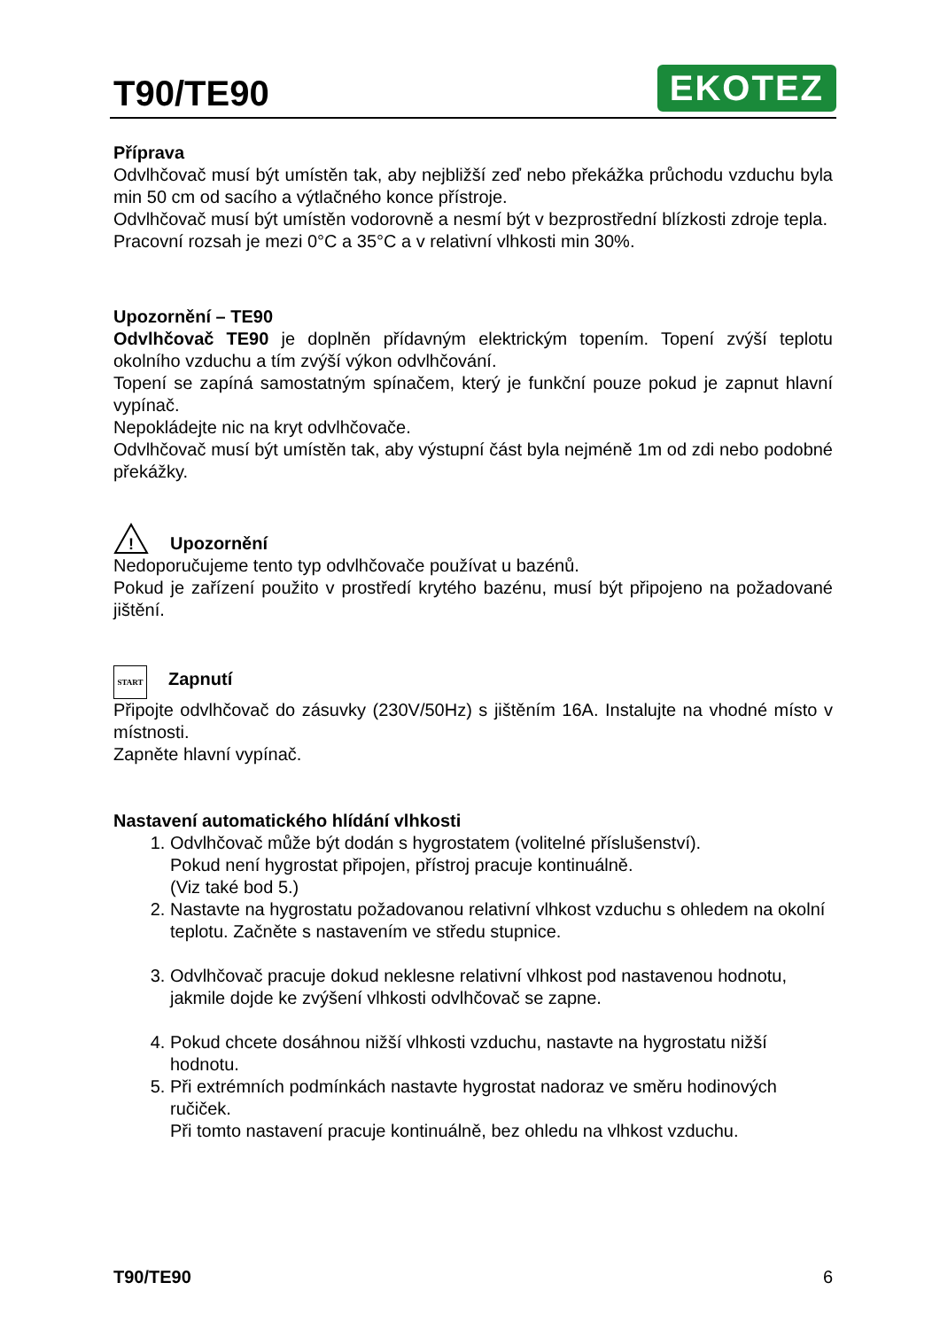T90/TE90
EKOTEZ
Příprava
Odvlhčovač musí být umístěn tak, aby nejbližší zeď nebo překážka průchodu vzduchu byla min 50 cm od sacího a výtlačného konce přístroje.
Odvlhčovač musí být umístěn vodorovně a nesmí být v bezprostřední blízkosti zdroje tepla.
Pracovní rozsah je mezi 0°C a 35°C a v relativní vlhkosti min 30%.
Upozornění – TE90
Odvlhčovač TE90 je doplněn přídavným elektrickým topením. Topení zvýší teplotu okolního vzduchu a tím zvýší výkon odvlhčování.
Topení se zapíná samostatným spínačem, který je funkční pouze pokud je zapnut hlavní vypínač.
Nepokládejte nic na kryt odvlhčovače.
Odvlhčovač musí být umístěn tak, aby výstupní část byla nejméně 1m od zdi nebo podobné překážky.
!
Upozornění
Nedoporučujeme tento typ odvlhčovače používat u bazénů.
Pokud je zařízení použito v prostředí krytého bazénu, musí být připojeno na požadované jištění.
START Zapnutí
Připojte odvlhčovač do zásuvky (230V/50Hz) s jištěním 16A. Instalujte na vhodné místo v místnosti.
Zapněte hlavní vypínač.
Nastavení automatického hlídání vlhkosti
1. Odvlhčovač může být dodán s hygrostatem (volitelné příslušenství).
Pokud není hygrostat připojen, přístroj pracuje kontinuálně.
(Viz také bod 5.)
2. Nastavte na hygrostatu požadovanou relativní vlhkost vzduchu s ohledem na okolní teplotu. Začněte s nastavením ve středu stupnice.
3. Odvlhčovač pracuje dokud neklesne relativní vlhkost pod nastavenou hodnotu, jakmile dojde ke zvýšení vlhkosti odvlhčovač se zapne.
4. Pokud chcete dosáhnou nižší vlhkosti vzduchu, nastavte na hygrostatu nižší hodnotu.
5. Při extrémních podmínkách nastavte hygrostat nadoraz ve směru hodinových ručiček.
Při tomto nastavení pracuje kontinuálně, bez ohledu na vlhkost vzduchu.
T90/TE90 6